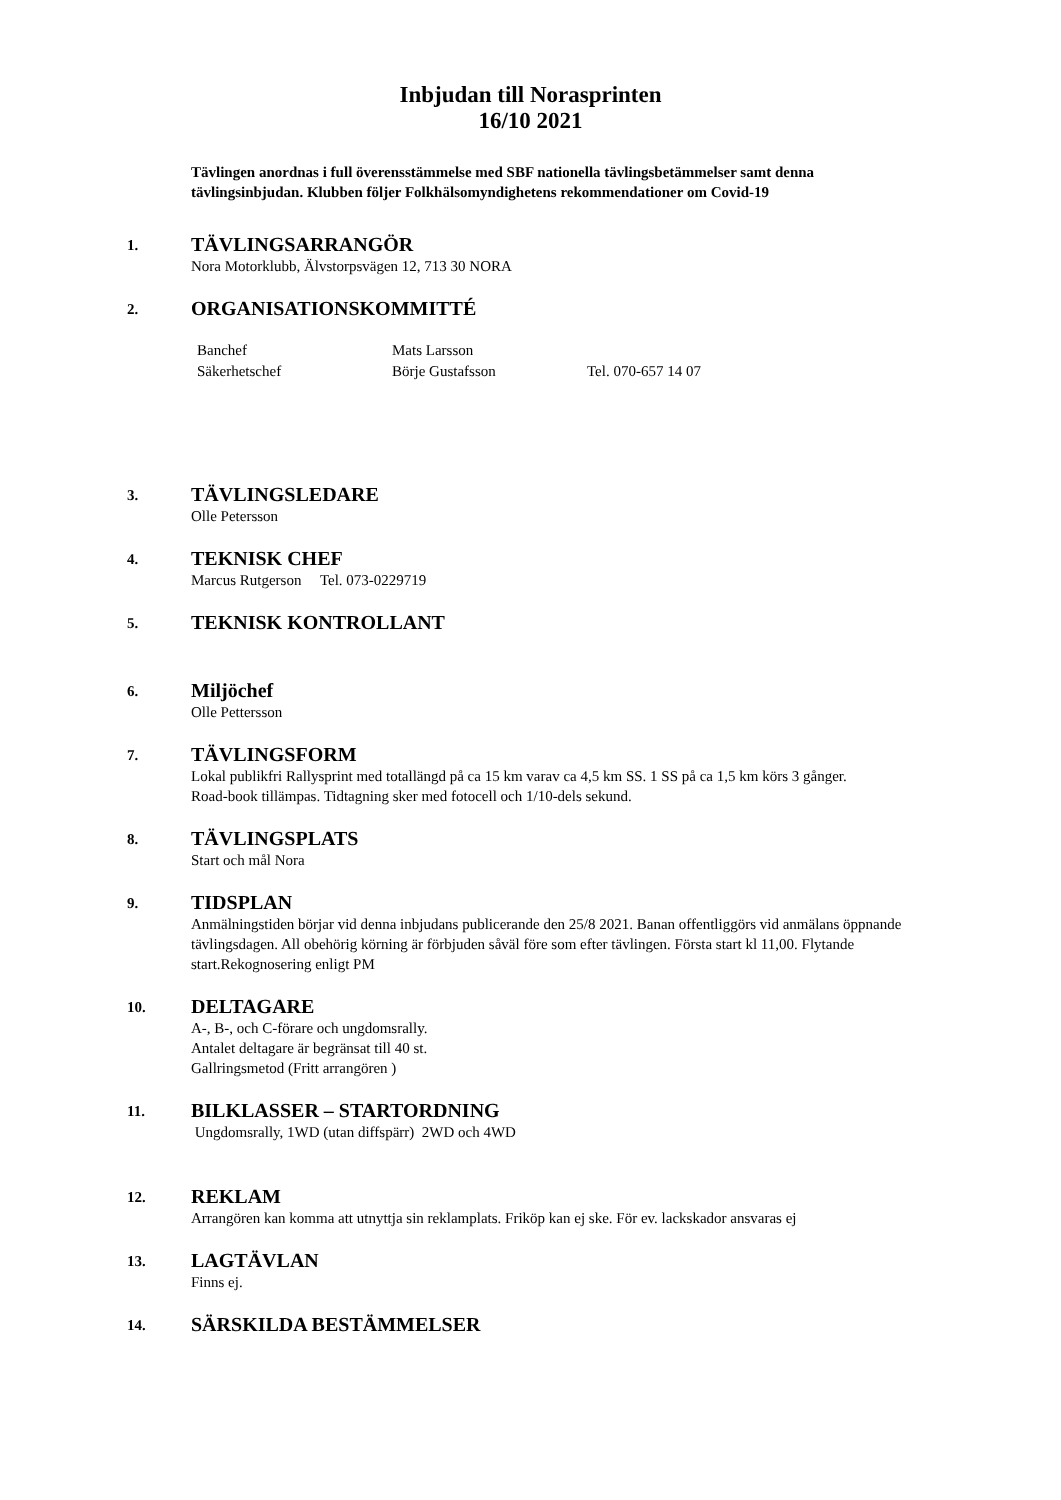Inbjudan till Norasprinten
16/10 2021
Tävlingen anordnas i full överensstämmelse med SBF nationella tävlingsbetämmelser samt denna tävlingsinbjudan. Klubben följer Folkhälsomyndighetens rekommendationer om Covid-19
1.
TÄVLINGSARRANGÖR
Nora Motorklubb, Älvstorpsvägen 12, 713 30 NORA
2.
ORGANISATIONSKOMMITTÉ
| Banchef | Mats Larsson | |
| Säkerhetschef | Börje Gustafsson | Tel. 070-657 14 07 |
3.
TÄVLINGSLEDARE
Olle Petersson
4.
TEKNISK CHEF
Marcus Rutgerson Tel. 073-0229719
5.
TEKNISK KONTROLLANT
6.
Miljöchef
Olle Pettersson
7.
TÄVLINGSFORM
Lokal publikfri Rallysprint med totallängd på ca 15 km varav ca 4,5 km SS. 1 SS på ca 1,5 km körs 3 gånger.
Road-book tillämpas. Tidtagning sker med fotocell och 1/10-dels sekund.
8.
TÄVLINGSPLATS
Start och mål Nora
9.
TIDSPLAN
Anmälningstiden börjar vid denna inbjudans publicerande den 25/8 2021. Banan offentliggörs vid anmälans öppnande tävlingsdagen. All obehörig körning är förbjuden såväl före som efter tävlingen. Första start kl 11,00. Flytande start.Rekognosering enligt PM
10.
DELTAGARE
A-, B-, och C-förare och ungdomsrally.
Antalet deltagare är begränsat till 40 st.
Gallringsmetod (Fritt arrangören )
11.
BILKLASSER – STARTORDNING
Ungdomsrally, 1WD (utan diffspärr) 2WD och 4WD
12.
REKLAM
Arrangören kan komma att utnyttja sin reklamplats. Friköp kan ej ske. För ev. lackskador ansvaras ej
13.
LAGTÄVLAN
Finns ej.
14.
SÄRSKILDA BESTÄMMELSER